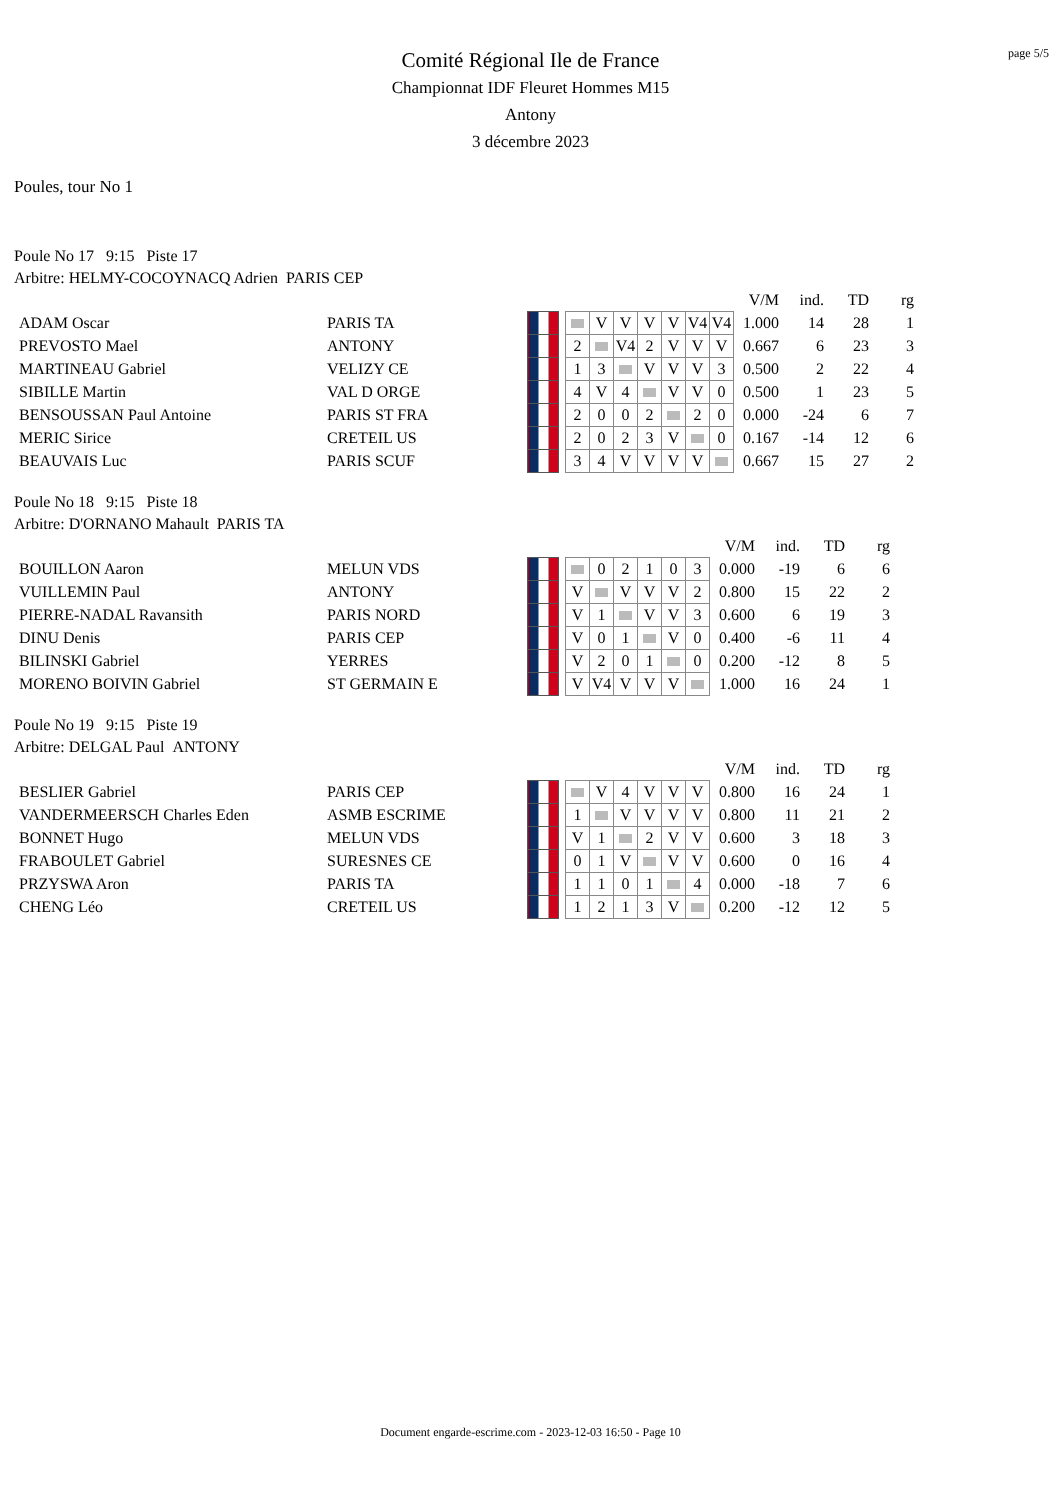page 5/5
Comité Régional Ile de France
Championnat IDF Fleuret Hommes M15
Antony
3 décembre 2023
Poules, tour No 1
Poule No 17 9:15 Piste 17
Arbitre: HELMY-COCOYNACQ Adrien PARIS CEP
| | | | | | | | | | | | V/M | ind. | TD | rg |
| ADAM Oscar | PARIS TA | | | | V | V | V | V | V4 | V4 | 1.000 | 14 | 28 | 1 |
| PREVOSTO Mael | ANTONY | | | 2 | | V4 | 2 | V | V | V | 0.667 | 6 | 23 | 3 |
| MARTINEAU Gabriel | VELIZY CE | | | 1 | 3 | | V | V | V | 3 | 0.500 | 2 | 22 | 4 |
| SIBILLE Martin | VAL D ORGE | | | 4 | V | 4 | | V | V | 0 | 0.500 | 1 | 23 | 5 |
| BENSOUSSAN Paul Antoine | PARIS ST FRA | | | 2 | 0 | 0 | 2 | | 2 | 0 | 0.000 | -24 | 6 | 7 |
| MERIC Sirice | CRETEIL US | | | 2 | 0 | 2 | 3 | V | | 0 | 0.167 | -14 | 12 | 6 |
| BEAUVAIS Luc | PARIS SCUF | | | 3 | 4 | V | V | V | V | | 0.667 | 15 | 27 | 2 |
Poule No 18 9:15 Piste 18
Arbitre: D'ORNANO Mahault PARIS TA
| | | | | | | | | | | V/M | ind. | TD | rg |
| BOUILLON Aaron | MELUN VDS | | | | 0 | 2 | 1 | 0 | 3 | 0.000 | -19 | 6 | 6 |
| VUILLEMIN Paul | ANTONY | | | V | | V | V | V | 2 | 0.800 | 15 | 22 | 2 |
| PIERRE-NADAL Ravansith | PARIS NORD | | | V | 1 | | V | V | 3 | 0.600 | 6 | 19 | 3 |
| DINU Denis | PARIS CEP | | | V | 0 | 1 | | V | 0 | 0.400 | -6 | 11 | 4 |
| BILINSKI Gabriel | YERRES | | | V | 2 | 0 | 1 | | 0 | 0.200 | -12 | 8 | 5 |
| MORENO BOIVIN Gabriel | ST GERMAIN E | | | V | V4 | V | V | V | | 1.000 | 16 | 24 | 1 |
Poule No 19 9:15 Piste 19
Arbitre: DELGAL Paul ANTONY
| | | | | | | | | | | V/M | ind. | TD | rg |
| BESLIER Gabriel | PARIS CEP | | | | V | 4 | V | V | V | 0.800 | 16 | 24 | 1 |
| VANDERMEERSCH Charles Eden | ASMB ESCRIME | | | 1 | | V | V | V | V | 0.800 | 11 | 21 | 2 |
| BONNET Hugo | MELUN VDS | | | V | 1 | | 2 | V | V | 0.600 | 3 | 18 | 3 |
| FRABOULET Gabriel | SURESNES CE | | | 0 | 1 | V | | V | V | 0.600 | 0 | 16 | 4 |
| PRZYSWA Aron | PARIS TA | | | 1 | 1 | 0 | 1 | | 4 | 0.000 | -18 | 7 | 6 |
| CHENG Léo | CRETEIL US | | | 1 | 2 | 1 | 3 | V | | 0.200 | -12 | 12 | 5 |
Document engarde-escrime.com - 2023-12-03 16:50 - Page 10